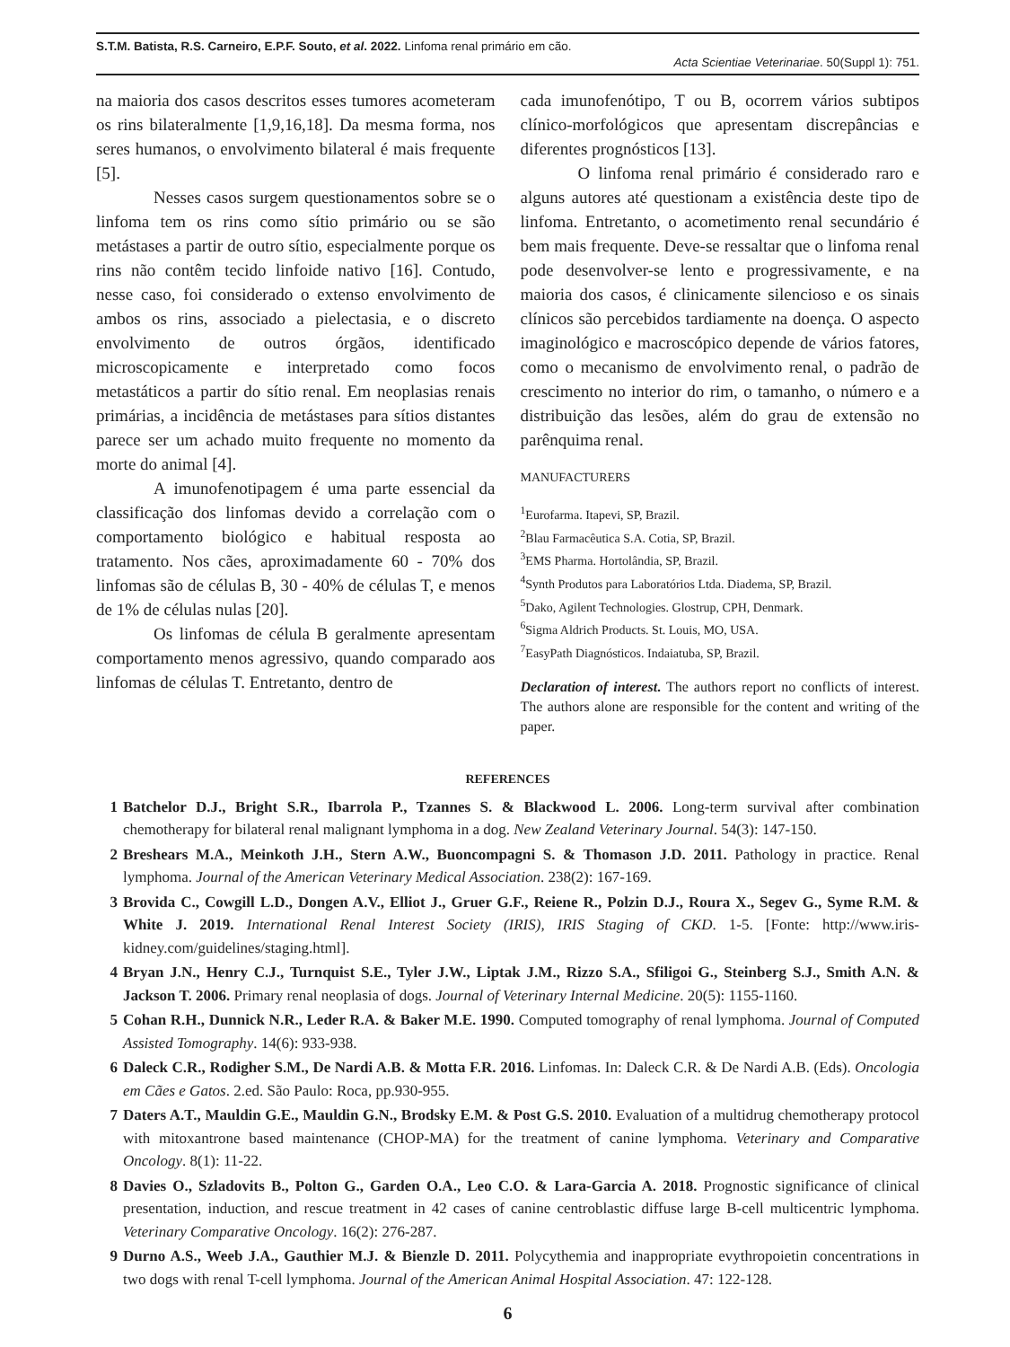S.T.M. Batista, R.S. Carneiro, E.P.F. Souto, et al. 2022. Linfoma renal primário em cão.
Acta Scientiae Veterinariae. 50(Suppl 1): 751.
na maioria dos casos descritos esses tumores acometeram os rins bilateralmente [1,9,16,18]. Da mesma forma, nos seres humanos, o envolvimento bilateral é mais frequente [5].
Nesses casos surgem questionamentos sobre se o linfoma tem os rins como sítio primário ou se são metástases a partir de outro sítio, especialmente porque os rins não contêm tecido linfoide nativo [16]. Contudo, nesse caso, foi considerado o extenso envolvimento de ambos os rins, associado a pielectasia, e o discreto envolvimento de outros órgãos, identificado microscopicamente e interpretado como focos metastáticos a partir do sítio renal. Em neoplasias renais primárias, a incidência de metástases para sítios distantes parece ser um achado muito frequente no momento da morte do animal [4].
A imunofenotipagem é uma parte essencial da classificação dos linfomas devido a correlação com o comportamento biológico e habitual resposta ao tratamento. Nos cães, aproximadamente 60 - 70% dos linfomas são de células B, 30 - 40% de células T, e menos de 1% de células nulas [20].
Os linfomas de célula B geralmente apresentam comportamento menos agressivo, quando comparado aos linfomas de células T. Entretanto, dentro de
cada imunofenótipo, T ou B, ocorrem vários subtipos clínico-morfológicos que apresentam discrepâncias e diferentes prognósticos [13].
O linfoma renal primário é considerado raro e alguns autores até questionam a existência deste tipo de linfoma. Entretanto, o acometimento renal secundário é bem mais frequente. Deve-se ressaltar que o linfoma renal pode desenvolver-se lento e progressivamente, e na maioria dos casos, é clinicamente silencioso e os sinais clínicos são percebidos tardiamente na doença. O aspecto imaginológico e macroscópico depende de vários fatores, como o mecanismo de envolvimento renal, o padrão de crescimento no interior do rim, o tamanho, o número e a distribuição das lesões, além do grau de extensão no parênquima renal.
MANUFACTURERS
<sup>1</sup> Eurofarma. Itapevi, SP, Brazil.
<sup>2</sup> Blau Farmacêutica S.A. Cotia, SP, Brazil.
<sup>3</sup> EMS Pharma. Hortolândia, SP, Brazil.
<sup>4</sup> Synth Produtos para Laboratórios Ltda. Diadema, SP, Brazil.
<sup>5</sup> Dako, Agilent Technologies. Glostrup, CPH, Denmark.
<sup>6</sup> Sigma Aldrich Products. St. Louis, MO, USA.
<sup>7</sup> EasyPath Diagnósticos. Indaiatuba, SP, Brazil.
Declaration of interest. The authors report no conflicts of interest. The authors alone are responsible for the content and writing of the paper.
REFERENCES
1 Batchelor D.J., Bright S.R., Ibarrola P., Tzannes S. & Blackwood L. 2006. Long-term survival after combination chemotherapy for bilateral renal malignant lymphoma in a dog. New Zealand Veterinary Journal. 54(3): 147-150.
2 Breshears M.A., Meinkoth J.H., Stern A.W., Buoncompagni S. & Thomason J.D. 2011. Pathology in practice. Renal lymphoma. Journal of the American Veterinary Medical Association. 238(2): 167-169.
3 Brovida C., Cowgill L.D., Dongen A.V., Elliot J., Gruer G.F., Reiene R., Polzin D.J., Roura X., Segev G., Syme R.M. & White J. 2019. International Renal Interest Society (IRIS), IRIS Staging of CKD. 1-5. [Fonte: http://www.iris-kidney.com/guidelines/staging.html].
4 Bryan J.N., Henry C.J., Turnquist S.E., Tyler J.W., Liptak J.M., Rizzo S.A., Sfiligoi G., Steinberg S.J., Smith A.N. & Jackson T. 2006. Primary renal neoplasia of dogs. Journal of Veterinary Internal Medicine. 20(5): 1155-1160.
5 Cohan R.H., Dunnick N.R., Leder R.A. & Baker M.E. 1990. Computed tomography of renal lymphoma. Journal of Computed Assisted Tomography. 14(6): 933-938.
6 Daleck C.R., Rodigher S.M., De Nardi A.B. & Motta F.R. 2016. Linfomas. In: Daleck C.R. & De Nardi A.B. (Eds). Oncologia em Cães e Gatos. 2.ed. São Paulo: Roca, pp.930-955.
7 Daters A.T., Mauldin G.E., Mauldin G.N., Brodsky E.M. & Post G.S. 2010. Evaluation of a multidrug chemotherapy protocol with mitoxantrone based maintenance (CHOP-MA) for the treatment of canine lymphoma. Veterinary and Comparative Oncology. 8(1): 11-22.
8 Davies O., Szladovits B., Polton G., Garden O.A., Leo C.O. & Lara-Garcia A. 2018. Prognostic significance of clinical presentation, induction, and rescue treatment in 42 cases of canine centroblastic diffuse large B-cell multicentric lymphoma. Veterinary Comparative Oncology. 16(2): 276-287.
9 Durno A.S., Weeb J.A., Gauthier M.J. & Bienzle D. 2011. Polycythemia and inappropriate evythropoietin concentrations in two dogs with renal T-cell lymphoma. Journal of the American Animal Hospital Association. 47: 122-128.
6